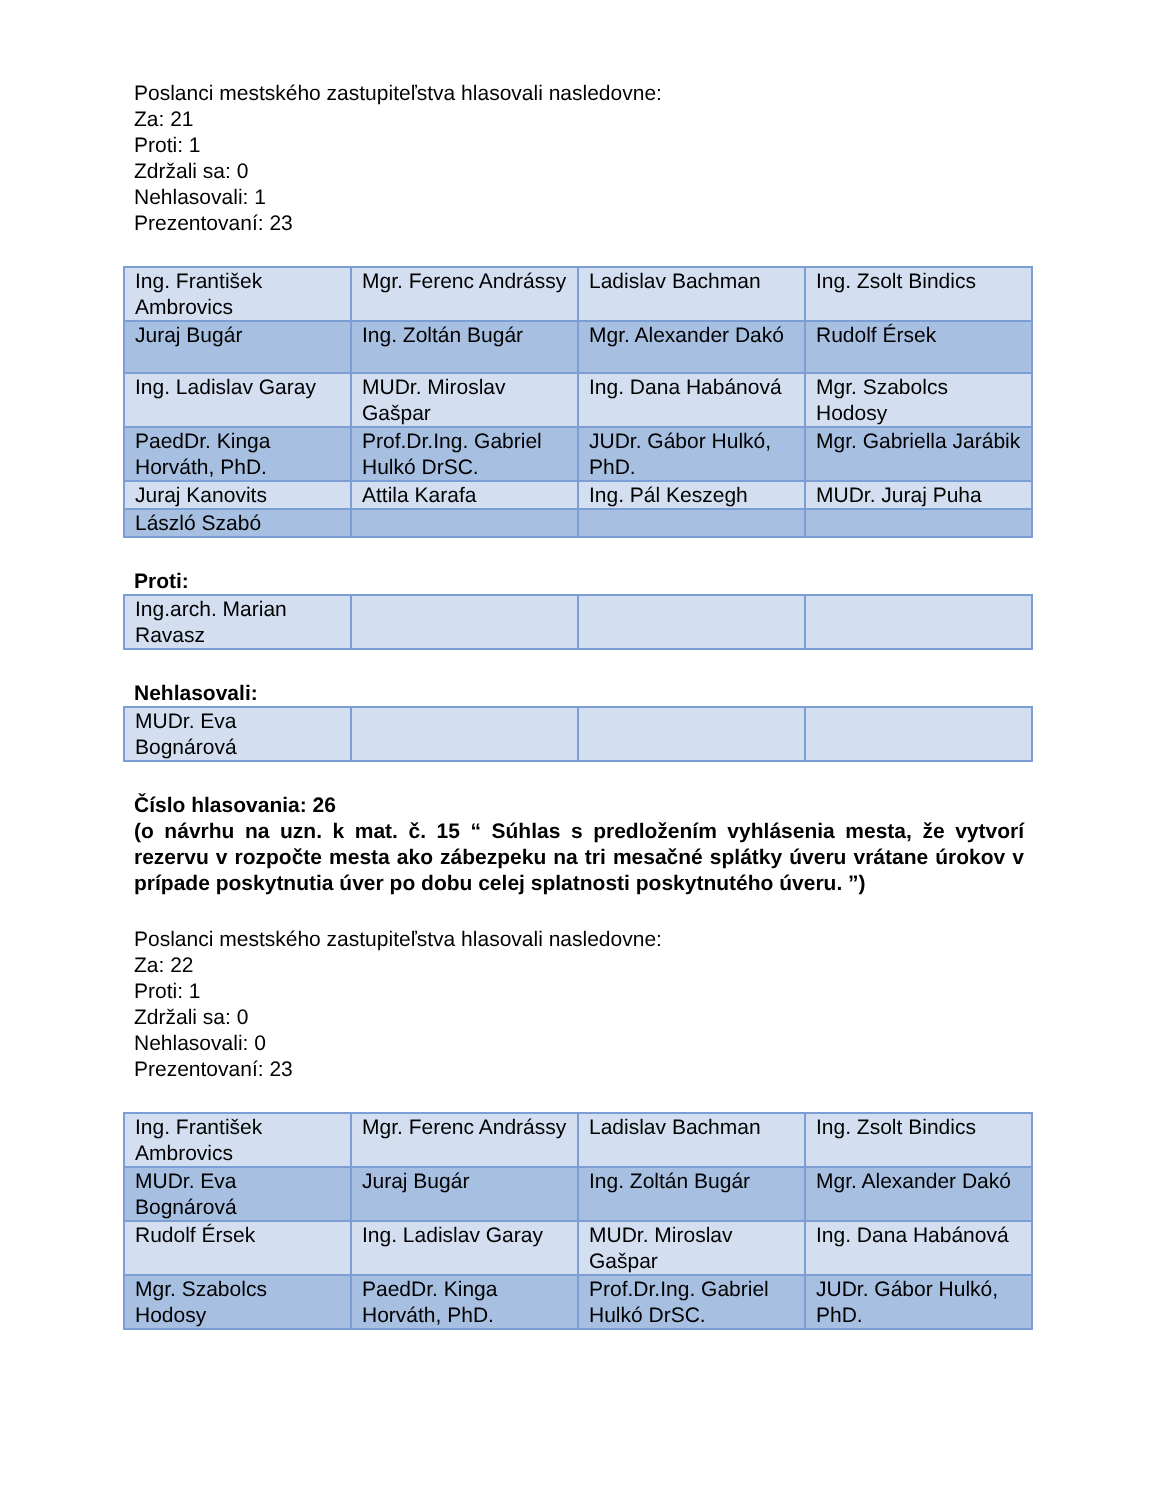Poslanci mestského zastupiteľstva hlasovali nasledovne:
Za: 21
Proti: 1
Zdržali sa: 0
Nehlasovali: 1
Prezentovaní: 23
| Ing. František Ambrovics | Mgr. Ferenc Andrássy | Ladislav Bachman | Ing. Zsolt Bindics |
| Juraj Bugár | Ing. Zoltán Bugár | Mgr. Alexander Dakó | Rudolf Érsek |
| Ing. Ladislav Garay | MUDr. Miroslav Gašpar | Ing. Dana Habánová | Mgr. Szabolcs Hodosy |
| PaedDr. Kinga Horváth, PhD. | Prof.Dr.Ing. Gabriel Hulkó DrSC. | JUDr. Gábor Hulkó, PhD. | Mgr. Gabriella Jarábik |
| Juraj Kanovits | Attila Karafa | Ing. Pál Keszegh | MUDr. Juraj Puha |
| László Szabó | | | |
Proti:
| Ing.arch. Marian Ravasz | | | |
Nehlasovali:
| MUDr. Eva Bognárová | | | |
Číslo hlasovania: 26
(o návrhu na uzn. k mat. č. 15 “ Súhlas s predložením vyhlásenia mesta, že vytvorí rezervu v rozpočte mesta ako zábezpeku na tri mesačné splátky úveru vrátane úrokov v prípade poskytnutia úver po dobu celej splatnosti poskytnutého úveru. ”)
Poslanci mestského zastupiteľstva hlasovali nasledovne:
Za: 22
Proti: 1
Zdržali sa: 0
Nehlasovali: 0
Prezentovaní: 23
| Ing. František Ambrovics | Mgr. Ferenc Andrássy | Ladislav Bachman | Ing. Zsolt Bindics |
| MUDr. Eva Bognárová | Juraj Bugár | Ing. Zoltán Bugár | Mgr. Alexander Dakó |
| Rudolf Érsek | Ing. Ladislav Garay | MUDr. Miroslav Gašpar | Ing. Dana Habánová |
| Mgr. Szabolcs Hodosy | PaedDr. Kinga Horváth, PhD. | Prof.Dr.Ing. Gabriel Hulkó DrSC. | JUDr. Gábor Hulkó, PhD. |